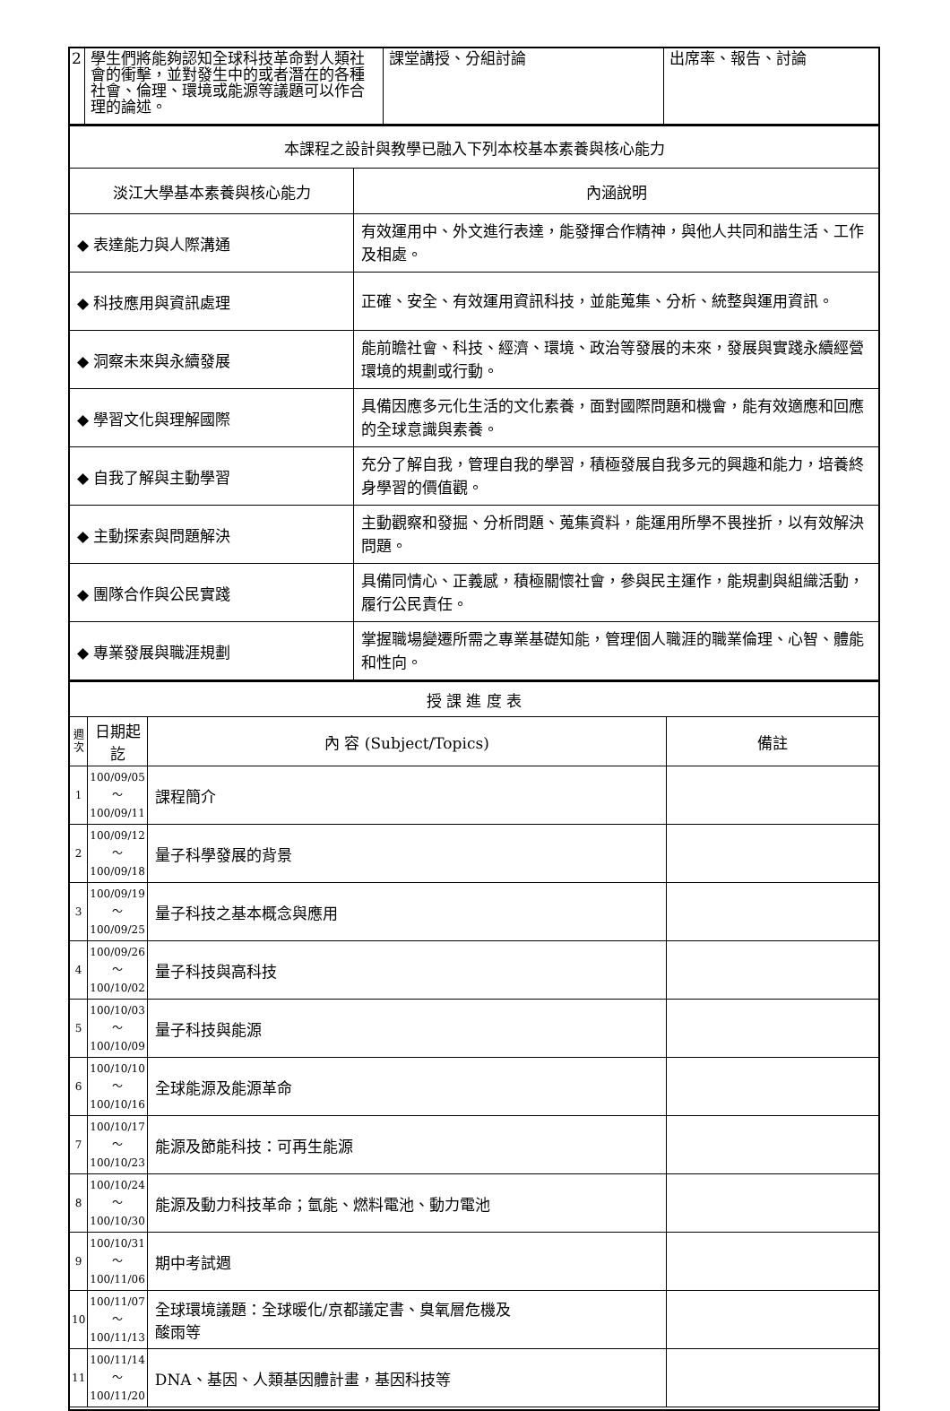| 2 | 學生們將能夠認知全球科技革命對人類社會的衝擊，並對發生中的或者潛在的各種社會、倫理、環境或能源等議題可以作合理的論述。 | 課堂講授、分組討論 | 出席率、報告、討論 |
| 本課程之設計與教學已融入下列本校基本素養與核心能力 | |
| 淡江大學基本素養與核心能力 | 內涵說明 |
| ◆ 表達能力與人際溝通 | 有效運用中、外文進行表達，能發揮合作精神，與他人共同和諧生活、工作及相處。 |
| ◆ 科技應用與資訊處理 | 正確、安全、有效運用資訊科技，並能蒐集、分析、統整與運用資訊。 |
| ◆ 洞察未來與永續發展 | 能前瞻社會、科技、經濟、環境、政治等發展的未來，發展與實踐永續經營環境的規劃或行動。 |
| ◆ 學習文化與理解國際 | 具備因應多元化生活的文化素養，面對國際問題和機會，能有效適應和回應的全球意識與素養。 |
| ◆ 自我了解與主動學習 | 充分了解自我，管理自我的學習，積極發展自我多元的興趣和能力，培養終身學習的價值觀。 |
| ◆ 主動探索與問題解決 | 主動觀察和發掘、分析問題、蒐集資料，能運用所學不畏挫折，以有效解決問題。 |
| ◆ 團隊合作與公民實踐 | 具備同情心、正義感，積極關懷社會，參與民主運作，能規劃與組織活動，履行公民責任。 |
| ◆ 專業發展與職涯規劃 | 掌握職場變遷所需之專業基礎知能，管理個人職涯的職業倫理、心智、體能和性向。 |
| 授 課 進 度 表 | | | |
| 週次 | 日期起訖 | 內 容 (Subject/Topics) | 備註 |
| 1 | 100/09/05～ 100/09/11 | 課程簡介 | |
| 2 | 100/09/12～ 100/09/18 | 量子科學發展的背景 | |
| 3 | 100/09/19～ 100/09/25 | 量子科技之基本概念與應用 | |
| 4 | 100/09/26～ 100/10/02 | 量子科技與高科技 | |
| 5 | 100/10/03～ 100/10/09 | 量子科技與能源 | |
| 6 | 100/10/10～ 100/10/16 | 全球能源及能源革命 | |
| 7 | 100/10/17～ 100/10/23 | 能源及節能科技：可再生能源 | |
| 8 | 100/10/24～ 100/10/30 | 能源及動力科技革命；氫能、燃料電池、動力電池 | |
| 9 | 100/10/31～ 100/11/06 | 期中考試週 | |
| 10 | 100/11/07～ 100/11/13 | 全球環境議題：全球暖化/京都議定書、臭氧層危機及 酸雨等 | |
| 11 | 100/11/14～ 100/11/20 | DNA、基因、人類基因體計畫，基因科技等 | |